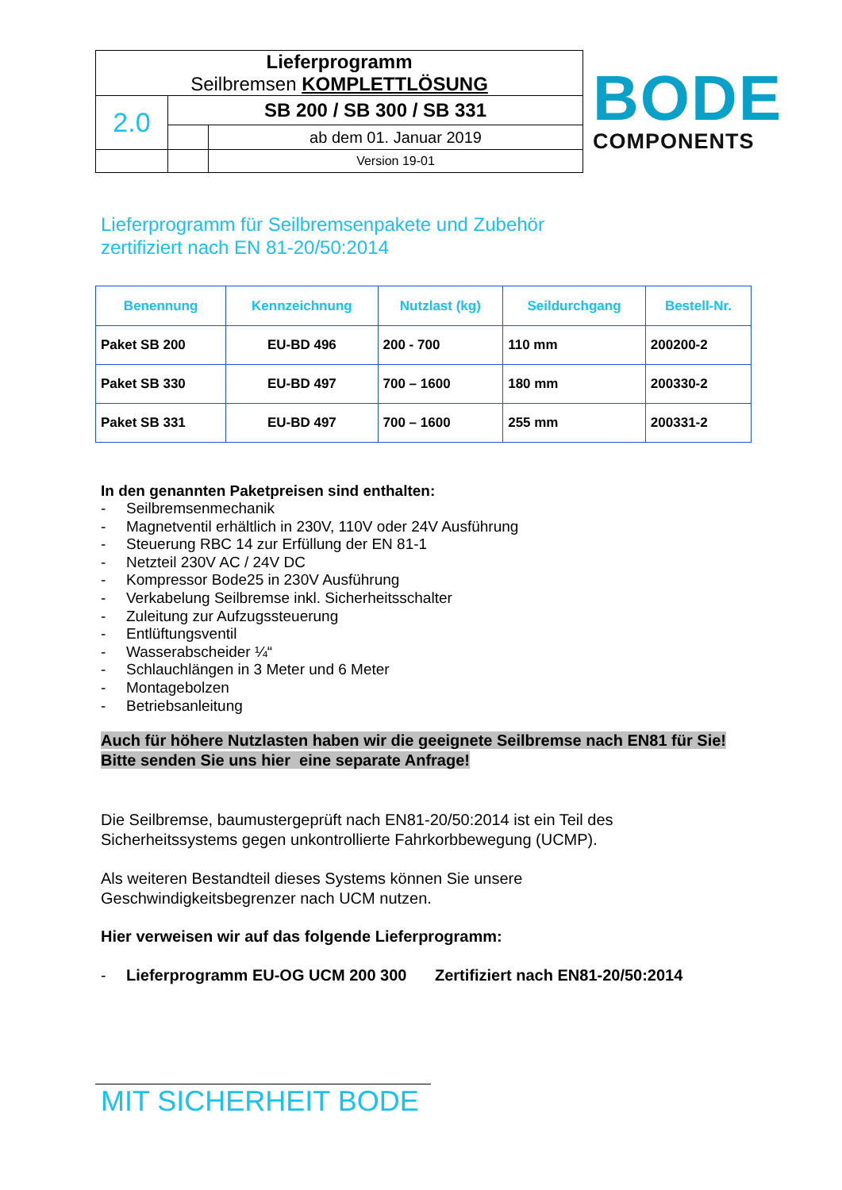| Lieferprogramm Seilbremsen KOMPLETTLÖSUNG | | |
| 2.0 | SB 200 / SB 300 / SB 331 | |
| | | ab dem 01. Januar 2019 |
| | | Version 19-01 |
BODE
COMPONENTS
Lieferprogramm für Seilbremsenpakete und Zubehör
zertifiziert nach EN 81-20/50:2014
| Benennung | Kennzeichnung | Nutzlast (kg) | Seildurchgang | Bestell-Nr. |
| --- | --- | --- | --- | --- |
| Paket SB 200 | EU-BD 496 | 200 - 700 | 110 mm | 200200-2 |
| Paket SB 330 | EU-BD 497 | 700 – 1600 | 180 mm | 200330-2 |
| Paket SB 331 | EU-BD 497 | 700 – 1600 | 255 mm | 200331-2 |
In den genannten Paketpreisen sind enthalten:
- Seilbremsenmechanik
- Magnetventil erhältlich in 230V, 110V oder 24V Ausführung
- Steuerung RBC 14 zur Erfüllung der EN 81-1
- Netzteil 230V AC / 24V DC
- Kompressor Bode25 in 230V Ausführung
- Verkabelung Seilbremse inkl. Sicherheitsschalter
- Zuleitung zur Aufzugssteuerung
- Entlüftungsventil
- Wasserabscheider ¼“
- Schlauchlängen in 3 Meter und 6 Meter
- Montagebolzen
- Betriebsanleitung
Auch für höhere Nutzlasten haben wir die geeignete Seilbremse nach EN81 für Sie!
Bitte senden Sie uns hier eine separate Anfrage!
Die Seilbremse, baumustergeprüft nach EN81-20/50:2014 ist ein Teil des
Sicherheitssystems gegen unkontrollierte Fahrkorbbewegung (UCMP).
Als weiteren Bestandteil dieses Systems können Sie unsere
Geschwindigkeitsbegrenzer nach UCM nutzen.
Hier verweisen wir auf das folgende Lieferprogramm:
- Lieferprogramm EU-OG UCM 200 300 Zertifiziert nach EN81-20/50:2014
MIT SICHERHEIT BODE